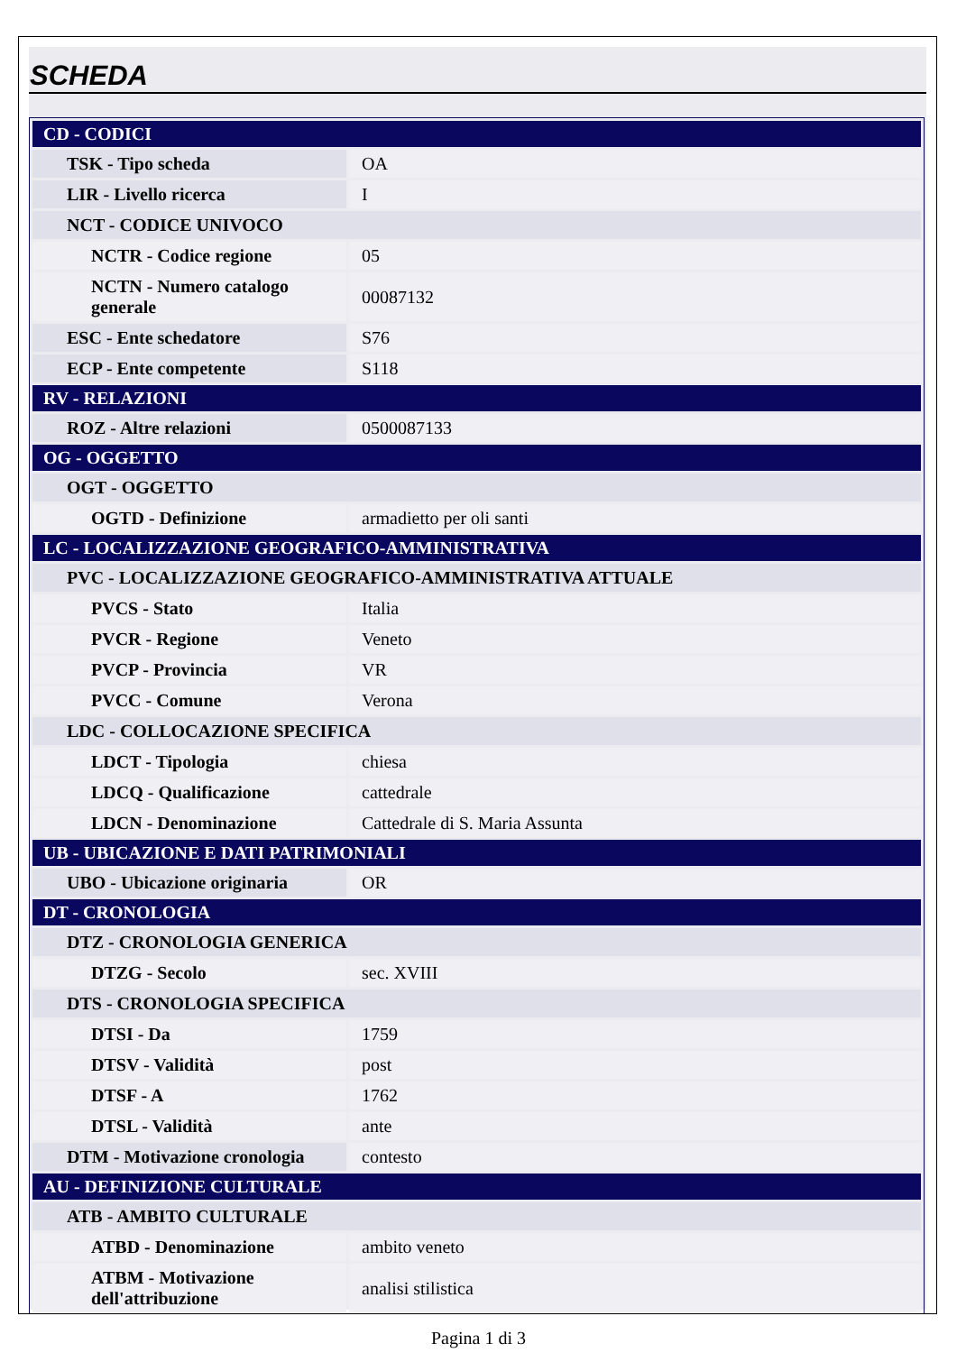SCHEDA
| CD - CODICI | |
| TSK - Tipo scheda | OA |
| LIR - Livello ricerca | I |
| NCT - CODICE UNIVOCO | |
| NCTR - Codice regione | 05 |
| NCTN - Numero catalogo generale | 00087132 |
| ESC - Ente schedatore | S76 |
| ECP - Ente competente | S118 |
| RV - RELAZIONI | |
| ROZ - Altre relazioni | 0500087133 |
| OG - OGGETTO | |
| OGT - OGGETTO | |
| OGTD - Definizione | armadietto per oli santi |
| LC - LOCALIZZAZIONE GEOGRAFICO-AMMINISTRATIVA | |
| PVC - LOCALIZZAZIONE GEOGRAFICO-AMMINISTRATIVA ATTUALE | |
| PVCS - Stato | Italia |
| PVCR - Regione | Veneto |
| PVCP - Provincia | VR |
| PVCC - Comune | Verona |
| LDC - COLLOCAZIONE SPECIFICA | |
| LDCT - Tipologia | chiesa |
| LDCQ - Qualificazione | cattedrale |
| LDCN - Denominazione | Cattedrale di S. Maria Assunta |
| UB - UBICAZIONE E DATI PATRIMONIALI | |
| UBO - Ubicazione originaria | OR |
| DT - CRONOLOGIA | |
| DTZ - CRONOLOGIA GENERICA | |
| DTZG - Secolo | sec. XVIII |
| DTS - CRONOLOGIA SPECIFICA | |
| DTSI - Da | 1759 |
| DTSV - Validità | post |
| DTSF - A | 1762 |
| DTSL - Validità | ante |
| DTM - Motivazione cronologia | contesto |
| AU - DEFINIZIONE CULTURALE | |
| ATB - AMBITO CULTURALE | |
| ATBD - Denominazione | ambito veneto |
| ATBM - Motivazione dell'attribuzione | analisi stilistica |
Pagina 1 di 3